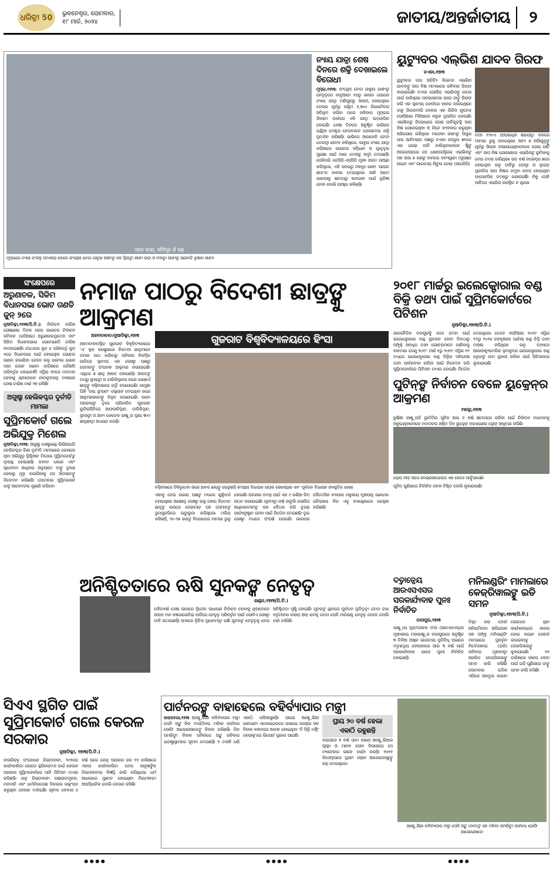ଧରିତ୍ରୀ 50
ଭୁବନେଶ୍ୱର, ସୋମବାର,
୧୮ ମାର୍ଚ୍ଚ, ୨୦୨୪
ଜାତୀୟ/ଅନ୍ତର୍ଜାତୀୟ ୨
न्याय यात्रा, मणिपुर से मह
ମୁମ୍ବଇରେ ନ୍ୟାୟ ସଂକଳ୍ପ ପଦଯାତ୍ରା ବେଳେ କଂଗ୍ରେସ ନେତା ରାହୁଲ ଗାନ୍ଧୀଙ୍କ ସହ ପ୍ରିୟଙ୍କା ଗାନ୍ଧୀ ଭଦ୍ରା ଓ ମହାତ୍ମା ଗାନ୍ଧୀଙ୍କ ଅଣନାତି ତୁଷାର ଗାନ୍ଧୀ।
ନ୍ୟାୟ ଯାତ୍ରା ଶେଷ ଦିନରେ ଶକ୍ତି ଦେଖାଇଲେ ବିରୋଧୀ
ମୁମ୍ବଇ,୧୭।୩: କଂଗ୍ରେସ ନେତା ରାହୁଲ ଗାନ୍ଧୀଙ୍କ ନେତୃତ୍ୱରେ ଜାନୁଆରୀ ୧୪ରୁ ଭାରତ ଯୋଡ଼ୋ ନ୍ୟାୟ ଯାତ୍ରା ମଣିପୁରରୁ ଆରମ୍ଭ ହୋଇଥିଲା। ଦେଶର ପୂର୍ବରୁ ପଶ୍ଚିମ ୬,୭୦୦ କିଲୋମିଟର ଅତିକ୍ରମ କରିବା ପରେ ରବିବାର ମୁମ୍ବଇର ଶିବାଜୀ ପାର୍କରେ ଏହି ଯାତ୍ରା ଉଦ୍‌ଯାପିତ ହୋଇଛି। ଶେଷ ଦିନରେ ଅନୁଷ୍ଠିତ ରାଲିରେ ଇଣ୍ଡିଆ ମେଣ୍ଟର ନେତାମାନେ ଯୋଗଦେଇ ଶକ୍ତି ପ୍ରଦର୍ଶନ କରିଛନ୍ତି। ରାଲିରେ ଆରଜେଡି ନେତା ତେଜସ୍ୱୀ ଯାଦବ କହିଥିଲେ, ରାହୁଲ ନ୍ୟାୟ ଯାତ୍ରା ଜରିଆରେ ଭାରତର ସମ୍ବିଧାନ ଓ ଭ୍ରାତୃତ୍ୱର ସୁରକ୍ଷା ପାଇଁ ସାରା ଦେଶକୁ ବାର୍ତ୍ତା ଦେଇଛନ୍ତି। ସେହିପରି ଏନ୍‌ସିପି-ଏସ୍‌ସିପି ମୁଖ୍ୟ ଶରଦ ପାଓ୍ୱାର କହିଥିଲେ, ଏହି ସହରରୁ ମହାତ୍ମା ଗାନ୍ଧୀ 'ଭାରତ ଛାଡ଼'ର ଡାକରା ଦେଇଥିଲେ। ଆଜି ଆମେ ଭାଜପାକୁ କ୍ଷମତାରୁ ହଟାଇବା ପାଇଁ ପ୍ରତିଜ୍ଞା ନେବା ବୋଲି ପାଓ୍ୱାର କହିଛନ୍ତି।
ୟୁଟ୍ୟୁବର ଏଲ୍‌ଭିଶ ଯାଦବ ଗିରଫ
ନଏଡା,୧୭।୩
ୟୁଟ୍ୟୁବର ତଥା ଓଟିଟି୨ ବିଜେତା ଏଲ୍‌ଭିଶ ଯାଦବଙ୍କୁ ସାପ ବିଷ ମାମଲାରେ ରବିବାର ଗିରଫ କରାଯାଇଛି। ନଏଡା ପୋଲିସ ଏଲ୍‌ଭିଶଙ୍କୁ ଜେରା ପାଇଁ ଡାକିଥିଲା। ପଚରାଉଚରା ପରେ ତାଙ୍କୁ ଗିରଫ କରି ଏକ ସ୍ଥାନୀୟ କୋର୍ଟରେ ହାଜର କରାଇଥିଲା। ତାଙ୍କ ଗିରଫଦାରି ବେଳର ଏକ ଭିଡିଓ ଫୁଟେଜ୍ ସୋସିଆଲ ମିଡିଆରେ ବହୁଳ ପ୍ରସାରିତ ହୋଇଛି। ଏଲ୍‌ଭିଶଙ୍କ ବିରୋଧରେ ରେଭ୍ ପାର୍ଟିଗୁଡ଼ିକୁ ସାପ ବିଷ ଯୋଗାଉଥିବା ଓ ନିଜେ ବ୍ୟବହାର କରୁଥିବା ଅଭିଯୋଗ ରହିଥିଲା। ମାନେକା ଗାନ୍ଧୀଙ୍କ ପିପୁଲ ଫର ଆନିମଲ୍‌ସ ପକ୍ଷରୁ ନଏଡା ସେକ୍ଟର ୫୧ରେ ଏକ ରେଭ୍ ପାର୍ଟି ଚାଲିଥିବାବେଳେ ଷ୍ଟିଙ୍ଗ ଅପରେସନ୍‌ରେ ସେ ଧରାପଡ଼ିଥିଲେ। ଏଲ୍‌ଭିଶଙ୍କ ସହ ଆଉ ୫ ଜଣଙ୍କ ନାମରେ ବନ୍ୟପ୍ରାଣୀ (ସୁରକ୍ଷା) ଆଇନ ଏବଂ ଭାରତୀୟ ପିଙ୍ଗଲ କୋଡ୍ (ଆଇପିସି)
ଦଫା ୧୨୦ଏ (ଅପରାଧିକ ଷଡ଼ଯନ୍ତ୍ର) ବଳରେ ମାମଲା ରୁଜୁ ହୋଇଥିଲା। ଅନ୍ୟ ୫ ଅଭିଯୁକ୍ତଙ୍କୁ ପୂର୍ବରୁ ଗିରଫ କରାଯାଇଥିବାବେଳେ ରେଭ୍ ପାର୍ଟି ଏବଂ ସାପ ବିଷ ଯୋଗାଣରେ ଏଲ୍‌ଭିଶଙ୍କ ଭୂମିକାକୁ ନେଇ ତଦନ୍ତ ଚାଲିଥିଲା। ଗତ ବର୍ଷ ନଭେମ୍ବର ୫ରେ ହୋଇଥିବା ଉକ୍ତ ପାର୍ଟିରୁ କୋବ୍ରା ଓ କ୍ରାଇଟ୍ ପ୍ରଜାତିର ସାପ ବିଷର ନମୁନା ଜବତ ହୋଇଥିବା ଫରେନ୍‌ସିକ୍ ତଦନ୍ତରୁ ଜଣାପଡ଼ିଛି। କିନ୍ତୁ ସେହି ପାର୍ଟିରେ ଏଲ୍‌ଭିଶ ଉପସ୍ଥିତ ନ ଥିଲେ।
ସଂକ୍ଷେପରେ
ଅରୁଣାଚଳ, ସିକିମ ବିଧାନସଭା ଭୋଟ ଗଣତି ଜୁନ୍ ୨ରେ
ନୂଆଦିଲ୍ଲୀ,୧୭।୩(ପି.ଟି.): ନିର୍ବାଚନ ତାରିଖ ଘୋଷଣାର ଦିନକ ପରେ ଭାରତର ନିର୍ବାଚନ କମିଶନ (ଇସିଆଇ) ଅରୁଣାଚଳପ୍ରଦେଶ ଏବଂ ସିକିମ ବିଧାନସଭାର ଭୋଟଗଣତି ତାରିଖ ବଦଳାଇଛନ୍ତି। ସେଠାରେ ଜୁନ୍ ୪ ପରିବର୍ତ୍ତେ ଜୁନ୍ ୨ରେ ବିଧାନସଭା ପାଇଁ ହୋଇଥିବା ଭୋଟ୍‌ର ଗଣନା କରାଯିବ। ତେବେ ଉକ୍ତ ରାଜ୍ୟର ଲୋକ ସଭା ଭୋଟ ଗଣନା ତାରିଖରେ କୌଣସି ପରିବର୍ତ୍ତନ ହୋଇନାହିଁ। ଏପ୍ରିଲ ୧୯ରେ ମତଦାନ ହେବାକୁ ଥିବାବେଳେ ନାମାଙ୍କନପତ୍ର ଦାଖଲର ଶେଷ ତାରିଖ ମାର୍ଚ୍ଚ ୨୭ ରହିଛି।
ଅଗୁଷ୍ଟା ହେଲିକପ୍ଟର ଦୁର୍ନୀତି ମାମଲା
ସୁପ୍ରିମକୋର୍ଟ ଗଲେ ଅଭିଯୁକ୍ତ ମିଶେଲ
ନୂଆଦିଲ୍ଲୀ,୧୭।୩: ଅଗୁଷ୍ଟା ୱେଷ୍ଟଲାଣ୍ଡ ଭିଭିଆଇପି ହେଲିକପ୍ଟର କିଣା ଦୁର୍ନୀତି ମାମଲାରେ ଜେଲରେ ଥିବା ଅଭିଯୁକ୍ତ କ୍ରିଶ୍ଚିଆନ ମିଶେଲ ସୁପ୍ରିମକୋର୍ଟଙ୍କ ଦ୍ୱାରସ୍ଥ ହୋଇଛନ୍ତି। ଜୀବନ ଧାରଣ ଏବଂ ସ୍ୱାଧୀନତା ଅଧିକାର ଅନୁଯାୟୀ ତାଙ୍କୁ ତୁରନ୍ତ ଜେଲରୁ ମୁକ୍ତ କରାଯିବାକୁ ସେ ଅଦାଲତଙ୍କୁ ନିବେଦନ କରିଛନ୍ତି। ସୋମବାର ସୁପ୍ରିମକୋର୍ଟ ତାଙ୍କ ଆବେଦନର ଶୁଣାଣି କରିବେ।
ନମାଜ ପାଠରୁ ବିଦେଶୀ ଛାତ୍ରଙ୍କୁ ଆକ୍ରମଣ
ଅହମଦାବାଦ/ନୂଆଦିଲ୍ଲୀ,୧୭।୩
ଅହମଦାବାଦସ୍ଥିତ ଗୁଜରାଟ ବିଶ୍ୱବିଦ୍ୟାଳୟର 'ଏ' ବ୍ଲକ୍ ହଷ୍ଟେଲରେ ବିଦେଶୀ ଛାତ୍ରମାନେ ନମାଜ ପାଠ କରିବାରୁ ଶନିବାର ବିଳମ୍ବିତ ରାତିରେ ସ୍ଥାନୀୟ ଏକ ଗୋଷ୍ଠୀ ପକ୍ଷରୁ ସେମାନଙ୍କୁ ସଂଘବଦ୍ଧ ଆକ୍ରମଣ କରାଯାଇଛି। ଏଥିରେ ୫ ଛାତ୍ର ଆହତ ହୋଇଛନ୍ତି। ଆହତଙ୍କ ମଧ୍ୟରୁ ଶ୍ରୀଲଙ୍କା ଓ ତାଜିକିସ୍ତାନର ଜଣେ ଲେଖାଏଁ ଛାତ୍ରଙ୍କୁ ହସ୍ପିଟାଲରେ ଭର୍ତ୍ତି କରାଯାଇଛି। ଗାମୁଛା ପିନ୍ଧି 'ଜୟ ଶ୍ରୀରାମ' ସ୍ଲୋଗାନ ଦେଇଥିବା ଜଣେ ଆକ୍ରମଣକାରୀଙ୍କୁ ଚିହ୍ନଟ କରାଯାଇଛି। ରାଜ୍ୟ ସରକାରଙ୍କ ଦ୍ୱାରା ପରିଚାଳିତ ଗୁଜରାଟ ୟୁନିଭର୍ସିଟିରେ ଆଫଗାନିସ୍ତାନ, ତାଜିକିସ୍ତାନ, ଶ୍ରୀଲଙ୍କା ଓ ଅନ୍ୟ କେତେକ ରାଷ୍ଟ୍ରର ପ୍ରାୟ ୩୦୦ ଛାତ୍ରଛାତ୍ରୀ ଅଧ୍ୟୟନ କରନ୍ତି।
ଗୁଜରାଟ ବିଶ୍ୱବିଦ୍ୟାଳୟରେ ହିଂସା
ହସ୍ପିଟାଲରେ ଚିକିତ୍ସାଧୀନ ଜଣେ ଆହତ ଛାତ୍ରଙ୍କୁ ଭେଟୁଛନ୍ତି କଂଗ୍ରେସ ବିଧାୟକ ଇମ୍ରାନ୍ ଖେଡାଓ୍ୱାଲା ଏବଂ ପୂର୍ବତନ ବିଧାୟକ ଗ୍ୟାସୁଦ୍ଦିନ୍ ଶେଖ୍।
ଏହାକୁ ନେଇ ଉଭୟ ପକ୍ଷଙ୍କ ମଧ୍ୟରେ ଯୁକ୍ତିତର୍କ ହୋଇଥିଲା। ଅଣଛାତ୍ର ଗୋଷ୍ଠୀ ଉଗ୍ର ହୋଇ ବିଦେଶୀ ଛାତ୍ରଙ୍କ ଉପରେ ଟେକାମାଡ଼ ସହ ସେମାନଙ୍କ ରୁମ୍‌ଗୁଡ଼ିକରେ ଭଙ୍ଗାରୁଜା କରିଥିଲେ। ମଲିକ୍ କହିଛନ୍ତି, ୨୦-୨୫ ଜଣଙ୍କ ବିରୋଧରେ ମାମଲା ରୁଜୁ ହୋଇଛି। ଘଟଣାର ତଦନ୍ତ ପାଇଁ ଏକ ୯ ଜଣିଆ ଟିମ୍ ଗଠନ କରାଯାଇଛି। ଗୃହମନ୍ତ୍ରୀ ହର୍ଷ ସାଙ୍ଘଭି ପୋଲିସ ଅଧିକାରୀମାନଙ୍କ ସହ ବୈଠକ କରି ତୁରନ୍ତ କାର୍ଯ୍ୟାନୁଷ୍ଠାନ ନେବା ପାଇଁ ନିର୍ଦ୍ଦେଶ ଦେଇଛନ୍ତି। ଦୁଇ ଗୋଷ୍ଠୀ ମଧ୍ୟରେ ସଂଘର୍ଷ ହୋଇଛି। ଭାରତର ବୈଦେଶିକ ବ୍ୟାପାର ମନ୍ତ୍ରାଳୟ ମୁଖପାତ୍ର ରଣଧୀର ଜୈସ୍‌ୱାଲ ନିଜ ଏକ୍ସ ହ୍ୟାଣ୍ଡେଲରେ ଉଲ୍ଲେଖ କରିଛନ୍ତି।
୨୦୧୮ ମାର୍ଚ୍ଚରୁ ଇଲେକ୍ଟୋରାଲ ବଣ୍ଡ ବିକ୍ରି ତଥ୍ୟ ପାଇଁ ସୁପ୍ରିମକୋର୍ଟରେ ପିଟିଶନ
ନୂଆଦିଲ୍ଲୀ,୧୭।୩(ପି.ଟି.)
ରାଜନୈତିକ ଦଳଗୁଡ଼ିକୁ ଚାନ୍ଦା ଦେବା ପାଇଁ ଇଲେକ୍ଟୋରାଲ ବଣ୍ଡ ପ୍ରଚଳନ ହେବା ଦିନଠାରୁ ସମ୍ପୂର୍ଣ୍ଣ ଅବଧିର ତଥ୍ୟ ଭୋଟରମାନେ ଜାଣିବାକୁ ହକଦାର। ତେଣୁ ୨୦୧୮ ମାର୍ଚ୍ଚ ୧ରୁ ୨୦୧୯ ଏପ୍ରିଲ ୧୧ ମଧ୍ୟରେ ଇଲେକ୍ଟୋରାଲ ବଣ୍ଡ ବିକ୍ରିର ସବିଶେଷ ତଥ୍ୟ ସାର୍ବଜନୀନ କରିବା ପାଇଁ ନିବେଦନ କରି ସୁପ୍ରିମକୋର୍ଟରେ ପିଟିଶନ ଦାଏର ହୋଇଛି। ନିର୍ଦ୍ଦେଶ ଦେଇଥିଲେ। ତେବେ ଏସ୍‌ବିଆଇ ୨୦୧୯ ଏପ୍ରିଲ ୧୨ରୁ ୨୦୨୪ ଫେବୃଆରୀ ପର୍ଯ୍ୟନ୍ତ ବଣ୍ଡ ବିକ୍ରି ତଥ୍ୟ ଦାଖଲ କରିଥିଲା। ଉକ୍ତ ତଥ୍ୟରେ ଆଲଫାନ୍ୟୁମେରିକ୍ କ୍ରମାଙ୍କରେ ଇଲେକ୍ଟୋରାଲ ବଣ୍ଡ କ୍ରେତାଙ୍କ ନାମ ପ୍ରକାଶ କରିବା ପାଇଁ ପିଟିଶନରେ କୁହାଯାଇଛି।
ପୁଟିନ୍‌ଙ୍କ ନିର୍ବାଚନ ବେଳେ ୟୁକ୍ରେନ୍‌ର ଆକ୍ରମଣ
ମସ୍କୋ,୧୭।୩
ରୁଷିଆ ରାଷ୍ଟ୍ରପତି ଭ୍ଲାଦିମିର ପୁଟିନ୍ ଆଉ ୬ ବର୍ଷ କ୍ଷମତାରେ ରହିବା ପାଇଁ ନିର୍ବାଚନ ମଇଦାନକୁ ଓହ୍ଲାଇଥିବାବେଳେ ମତଦାନର ଅନ୍ତିମ ଦିନ ୟୁକ୍ରେନ୍ ବଡ଼ଧରଣର ଡ୍ରୋନ୍ ଆକ୍ରମଣ କରିଛି।
ଡ୍ରୋନ୍ ମାଡ଼ ପରେ ବେଲ୍‌ଗୋରୋଡ୍‌ର ଏକ କୋଠା ଭାଙ୍ଗିଯାଇଛି।
ପୁଟିନ୍ ପୁଣିଥରେ ନିର୍ବାଚିତ ହେବା ନିଶ୍ଚିତ ବୋଲି କୁହାଯାଉଛି।
ଅନିଶ୍ଚିତତାରେ ଋଷି ସୁନକଙ୍କ ନେତୃତ୍ୱ
ଲଣ୍ଡନ,୧୭।୩(ପି.ଟି.)
ଚଳିତବର୍ଷ ଶେଷ ଭାଗରେ ବ୍ରିଟେନ ସାଧାରଣ ନିର୍ବାଚନ ହେବାକୁ ଥିବାବେଳେ ଶାସକ ଦଳ କଞ୍ଜରଭେଟିଭ୍ ପାର୍ଟିରେ ନେତୃତ୍ୱ ପରିବର୍ତ୍ତନ ପାଇଁ ଗୋଟିଏ ଗୋଷ୍ଠୀ ଦାବି ଉଠାଇଛନ୍ତି। ଫଳରେ ବ୍ରିଟିଶ ପ୍ରଧାନମନ୍ତ୍ରୀ ଋଷି ସୁନକଙ୍କ ନେତୃତ୍ୱକୁ ନେଇ ଅନିଶ୍ଚିତତା ସୃଷ୍ଟି ହୋଇଛି। ସୁନକଙ୍କ ସ୍ଥାନରେ ପୂର୍ବତନ ପ୍ରତିଦ୍ୱନ୍ଦ୍ୱୀ ନେତା ତଥା ବର୍ତ୍ତମାନର ହାଉସ୍ ଅଫ୍ କମନ୍ସ ନେତା ପେନି ମର୍ଡାଉଣ୍ଟ ନେତୃତ୍ୱ ନେବେ ବୋଲି ଚର୍ଚ୍ଚା ଚାଲିଛି।
ଦତ୍ତାତ୍ରେୟ ଆରଏସଏସର ସରକାର୍ଯ୍ୟବାହ ପୁନଃ ନିର୍ବାଚିତ
ନାଗପୁର,୧୭।୩
ରାଷ୍ଟ୍ରୀୟ ସ୍ୱୟଂସେବକ ସଂଘ (ଆରଏସଏସ୍)ର ମୁଖ୍ୟାଳୟ ମହାରାଷ୍ଟ୍ରର ନାଗପୁରରେ ଅନୁଷ୍ଠିତ ୩ ଦିନିଆ ଅଖିଳ ଭାରତୀୟ ପ୍ରତିନିଧି ସଭାରେ ଦତ୍ତାତ୍ରେୟ ହୋସାବଲେ ଆଉ ୩ ବର୍ଷ ପାଇଁ ସରକାର୍ଯ୍ୟବାହ ଭାବେ ପୁନଃ ନିର୍ବାଚିତ ହୋଇଛନ୍ତି।
ମନିଲଣ୍ଡରିଂ ମାମଲାରେ କେଜ୍‌ରିୱାଲଙ୍କୁ ଇଡି ସମନ
ନୂଆଦିଲ୍ଲୀ,୧୭।୩(ପି.ଟି.)
ଦିଲ୍ଲୀ ଜଳ ବୋର୍ଡ ଅନିୟମିତତା ଅଭିଯୋଗ ସହ ସମ୍ପୃକ୍ତ ମନିଲଣ୍ଡରିଂ ମାମଲାରେ ପ୍ରବର୍ତ୍ତନ ନିର୍ଦ୍ଦେଶାଳୟ (ଇଡି) ରବିବାର ମୁଖ୍ୟମନ୍ତ୍ରୀ ଅରବିନ୍ଦ କେଜ୍‌ରିୱାଲଙ୍କୁ ସମନ ଜାରି କରିଛି। ସୋମବାର ଇଡିର ଏପିଜେ ଅବଦୁଲ କଲାମ ରୋଡ଼ରେ ଥିବା କାର୍ଯ୍ୟାଳୟରେ ହାଜର ହୋଇ ବୟାନ ରେକର୍ଡ କରାଇବାକୁ କେଜ୍‌ରିୱାଲଙ୍କୁ କୁହାଯାଇଛି। ୨୧ ତାରିଖରେ ହାଜର ହେବା ପାଇଁ ଇଡି ପୁଣିଥରେ ତାଙ୍କୁ ସମନ ଜାରି କରିଛି।
ସିଏଏ ସ୍ଥଗିତ ପାଇଁ ସୁପ୍ରିମକୋର୍ଟ ଗଲେ କେରଳ ସରକାର
ନୂଆଦିଲ୍ଲୀ, ୧୭।୩(ପି.ଟି.)
ନାଗରିକତ୍ୱ ସଂଶୋଧନ ନିୟମାବଳୀ, ୨୦୨୪ର କାର୍ଯ୍ୟକାରିତା ଉପରେ ସ୍ଥଗିତାଦେଶ ପାଇଁ କେରଳ ସରକାର ସୁପ୍ରିମକୋର୍ଟରେ ସାନି ପିଟିଶନ ଦାଏର କରିଛନ୍ତି। ଉକ୍ତ ନିୟମାବଳୀ ପକ୍ଷପାତମୂଳକ, ମନମାନି ଏବଂ ଧର୍ମନିରପେକ୍ଷ ବିଚାରର ଉଲ୍ଲଂଘନ କରୁଥିବା କେରଳ ଦର୍ଶାଇଛି। ଗୃହୀତ ହେବାର ୪ ବର୍ଷ ପରେ କେନ୍ଦ୍ର ସରକାର ଗତ ୧୧ ତାରିଖରେ ଏହାର କାର୍ଯ୍ୟକାରିତା ନେଇ ଆନୁଷଙ୍ଗିକ ନିୟମାବଳୀର ବିଜ୍ଞପ୍ତି ଜାରି କରିଥିଲେ। ଧର୍ମ ଆଧାରରେ ପ୍ରଣୀତ ହୋଇଥିବା ନିୟମାବଳୀ ଅସାମ୍ବିଧାନିକ ବୋଲି କେରଳ କହିଛି।
ପାର୍ଟନରଙ୍କୁ ବାହାହେଲେ ବହିର୍ବ୍ୟାପାର ମନ୍ତ୍ରୀ
କାନ୍‌ବେରା,୧୭।୩ ଅଷ୍ଟ୍ରେଲିଆ ବହିର୍ବ୍ୟାପାର ମନ୍ତ୍ରୀ ପେନି ଓ୍ୱଙ୍ଗ ନିଜ ଦୀର୍ଘଦିନର ମହିଳା ପାର୍ଟନର ସୋଫି ଆଲୋଉଆଚେଙ୍କୁ ବିବାହ କରିଛନ୍ତି। ନିଜ ସମଲିଙ୍ଗୀ ବିବାହ ସମ୍ପର୍କରେ ଓ୍ୱଙ୍ଗ ରବିବାର ଇନ୍‌ଷ୍ଟାଗ୍ରାମରେ ସୂଚନା ଦେଇଛନ୍ତି। ୨ ଦଶନ୍ଧି ଧରି ଏକାଠି ରହିଆସୁଛନ୍ତି। ସାଉଥ ଅଷ୍ଟ୍ରେଲିଆ ରାଜଧାନୀ ଏଡେଲାଇଡରେ ଉଭୟେ ପରସ୍ପର ସହ ବିବାହ ବନ୍ଧନରେ ଆବଦ୍ଧ ହୋଇଥିବା 'ଦି ସିଡ୍ନି ମର୍ଣ୍ଣିଂ ହେରାଲ୍ଡ'ରେ ରିପୋର୍ଟ ପ୍ରକାଶ ପାଇଛି।
ପ୍ରାୟ ୨୦ ବର୍ଷ ହେଲା ଏକାଠି ରହୁଛନ୍ତି
ବୟସରେ ୭ ବର୍ଷ ସାନ। ସାଉଥ ଅଷ୍ଟ୍ରେଲିଆର ସ୍ୱାସ୍ଥ୍ୟ ଓ ମାନବ ସେବା ବିଭାଗରେ ସେ ମ୍ୟାନେଜର ଭାବେ କାର୍ଯ୍ୟ କରନ୍ତି। ୨୦୧୧ ଡିସେମ୍ବରରେ ପ୍ରଥମ ସନ୍ତାନ ଆଲେକ୍‌ଜାଣ୍ଡ୍ରାଙ୍କୁ ଜନ୍ମ ଦେଇଥିଲେ।
ଅଷ୍ଟ୍ରେଲିଆ ବହିର୍ବ୍ୟାପାର ମନ୍ତ୍ରୀ ପେନି ଓ୍ୱଙ୍ଗ (ବାମ)ଙ୍କ ସହ ମହିଳା ସମଲିଙ୍ଗୀ ପାର୍ଟନର ସୋଫି ଆଲୋଉଆଚେ।
● ● ● ● ● ● ● ● ● ● ● ●